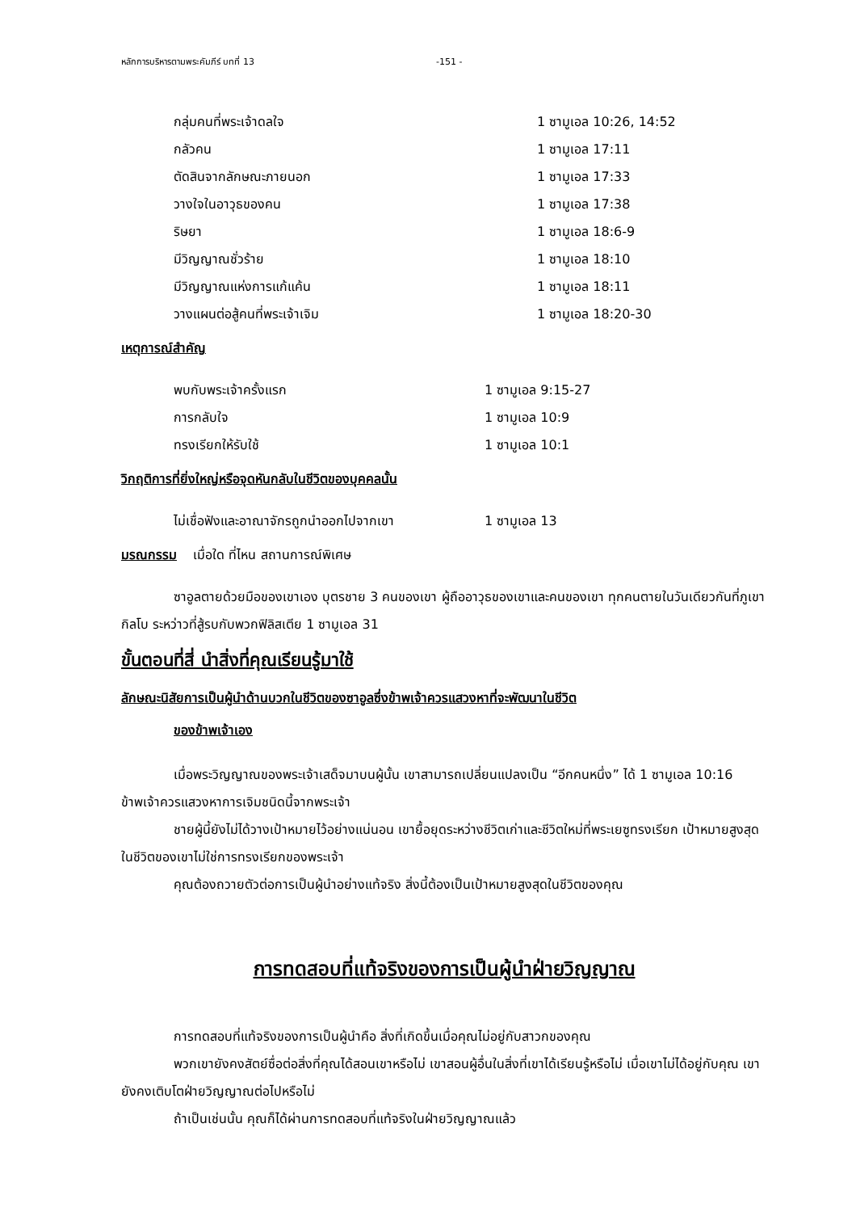หลักการบริหารตามพระคัมภีร์ บทที่ 13 -151 -
กลุ่มคนที่พระเจ้าดลใจ 1 ซามูเอล 10:26, 14:52
กลัวคน 1 ซามูเอล 17:11
ตัดสินจากลักษณะภายนอก 1 ซามูเอล 17:33
วางใจในอาวุธของคน 1 ซามูเอล 17:38
ริษยา 1 ซามูเอล 18:6-9
มีวิญญาณชั่วร้าย 1 ซามูเอล 18:10
มีวิญญาณแห่งการแก้แค้น 1 ซามูเอล 18:11
วางแผนต่อสู้คนที่พระเจ้าเจิม 1 ซามูเอล 18:20-30
เหตุการณ์สำคัญ
พบกับพระเจ้าครั้งแรก 1 ซามูเอล 9:15-27
การกลับใจ 1 ซามูเอล 10:9
ทรงเรียกให้รับใช้ 1 ซามูเอล 10:1
วิกฤติการที่ยิ่งใหญ่หรือจุดหันกลับในชีวิตของบุคคลนั้น
ไม่เชื่อฟังและอาณาจักรถูกนำออกไปจากเขา 1 ซามูเอล 13
มรณกรรม เมื่อใด ที่ไหน สถานการณ์พิเศษ
ซาอูลตายด้วยมือของเขาเอง บุตรชาย 3 คนของเขา ผู้ถืออาวุธของเขาและคนของเขา ทุกคนตายในวันเดียวกันที่ภูเขากิลโบ ระหว่าวที่สู้รบกับพวกฟิลิสเตีย 1 ซามูเอล 31
ขั้นตอนที่สี่ นำสิ่งที่คุณเรียนรู้มาใช้
ลักษณะนิสัยการเป็นผู้นำด้านบวกในชีวิตของซาอูลซึ่งข้าพเจ้าควรแสวงหาที่จะพัฒนาในชีวิต
ของข้าพเจ้าเอง
เมื่อพระวิญญาณของพระเจ้าเสด็จมาบนผู้นั้น เขาสามารถเปลี่ยนแปลงเป็น “อีกคนหนึ่ง” ได้ 1 ซามูเอล 10:16 ข้าพเจ้าควรแสวงหาการเจิมชนิดนี้จากพระเจ้า
ชายผู้นี้ยังไม่ได้วางเป้าหมายไว้อย่างแน่นอน เขายื้อยุดระหว่างชีวิตเก่าและชีวิตใหม่ที่พระเยซูทรงเรียก เป้าหมายสูงสุดในชีวิตของเขาไม่ใช่การทรงเรียกของพระเจ้า
คุณต้องถวายตัวต่อการเป็นผู้นำอย่างแท้จริง สิ่งนี้ต้องเป็นเป้าหมายสูงสุดในชีวิตของคุณ
การทดสอบที่แท้จริงของการเป็นผู้นำฝ่ายวิญญาณ
การทดสอบที่แท้จริงของการเป็นผู้นำคือ สิ่งที่เกิดขึ้นเมื่อคุณไม่อยู่กับสาวกของคุณ
พวกเขายังคงสัตย์ซื่อต่อสิ่งที่คุณได้สอนเขาหรือไม่ เขาสอนผู้อื่นในสิ่งที่เขาได้เรียนรู้หรือไม่ เมื่อเขาไม่ได้อยู่กับคุณ เขายังคงเติบโตฝ่ายวิญญาณต่อไปหรือไม่
ถ้าเป็นเช่นนั้น คุณก็ได้ผ่านการทดสอบที่แท้จริงในฝ่ายวิญญาณแล้ว